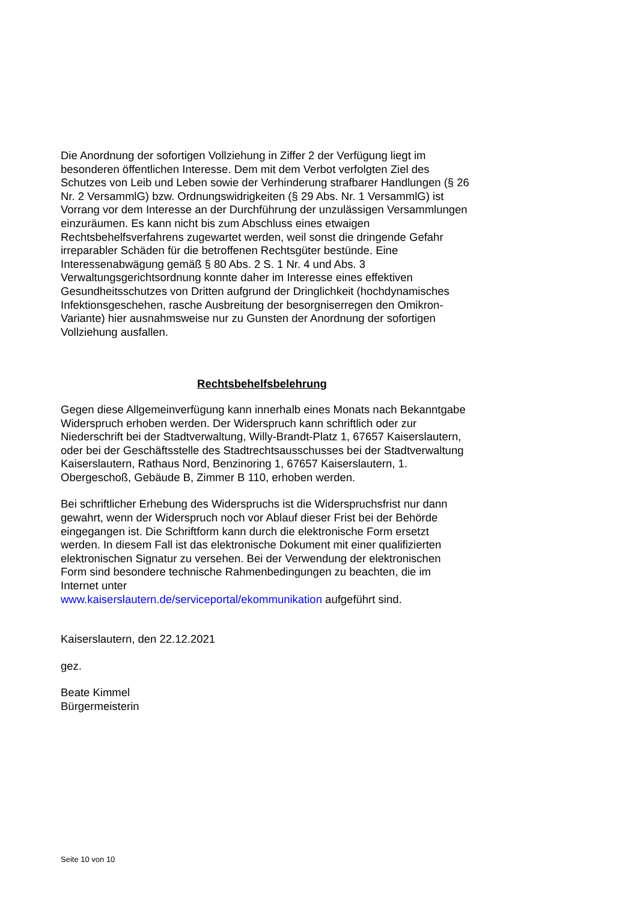Die Anordnung der sofortigen Vollziehung in Ziffer 2 der Verfügung liegt im besonderen öffentlichen Interesse. Dem mit dem Verbot verfolgten Ziel des Schutzes von Leib und Leben sowie der Verhinderung strafbarer Handlungen (§ 26 Nr. 2 VersammlG) bzw. Ordnungswidrigkeiten (§ 29 Abs. Nr. 1 VersammlG) ist Vorrang vor dem Interesse an der Durchführung der unzulässigen Versammlungen einzuräumen. Es kann nicht bis zum Abschluss eines etwaigen Rechtsbehelfsverfahrens zugewartet werden, weil sonst die dringende Gefahr irreparabler Schäden für die betroffenen Rechtsgüter bestünde. Eine Interessenabwägung gemäß § 80 Abs. 2 S. 1 Nr. 4 und Abs. 3 Verwaltungsgerichtsordnung konnte daher im Interesse eines effektiven Gesundheitsschutzes von Dritten aufgrund der Dringlichkeit (hochdynamisches Infektionsgeschehen, rasche Ausbreitung der besorgniserregen den Omikron-Variante) hier ausnahmsweise nur zu Gunsten der Anordnung der sofortigen Vollziehung ausfallen.
Rechtsbehelfsbelehrung
Gegen diese Allgemeinverfügung kann innerhalb eines Monats nach Bekanntgabe Widerspruch erhoben werden. Der Widerspruch kann schriftlich oder zur Niederschrift bei der Stadtverwaltung, Willy-Brandt-Platz 1, 67657 Kaiserslautern, oder bei der Geschäftsstelle des Stadtrechtsausschusses bei der Stadtverwaltung Kaiserslautern, Rathaus Nord, Benzinoring 1, 67657 Kaiserslautern, 1. Obergeschoß, Gebäude B, Zimmer B 110, erhoben werden.
Bei schriftlicher Erhebung des Widerspruchs ist die Widerspruchsfrist nur dann gewahrt, wenn der Widerspruch noch vor Ablauf dieser Frist bei der Behörde eingegangen ist. Die Schriftform kann durch die elektronische Form ersetzt werden. In diesem Fall ist das elektronische Dokument mit einer qualifizierten elektronischen Signatur zu versehen. Bei der Verwendung der elektronischen Form sind besondere technische Rahmenbedingungen zu beachten, die im Internet unter
www.kaiserslautern.de/serviceportal/ekommunikation aufgeführt sind.
Kaiserslautern, den 22.12.2021
gez.
Beate Kimmel
Bürgermeisterin
Seite 10 von 10